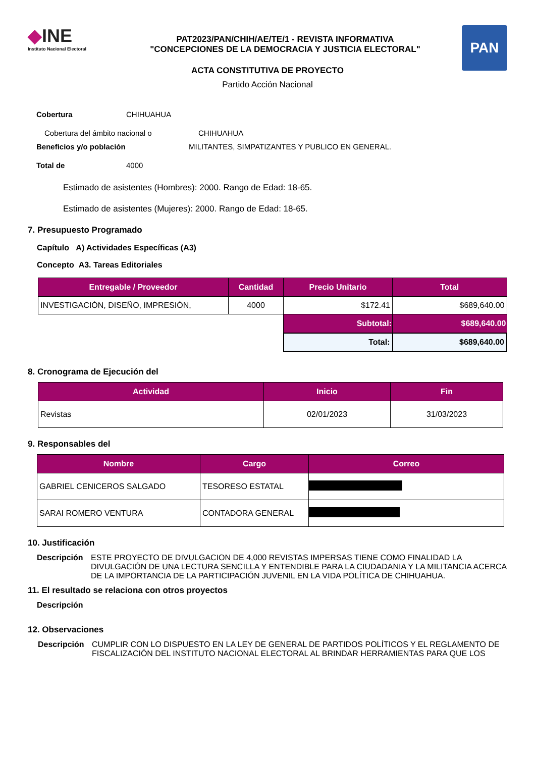◆INE
Instituto Nacional Electoral
PAT2023/PAN/CHIH/AE/TE/1 - REVISTA INFORMATIVA
"CONCEPCIONES DE LA DEMOCRACIA Y JUSTICIA ELECTORAL"
PAN
ACTA CONSTITUTIVA DE PROYECTO
Partido Acción Nacional
Cobertura CHIHUAHUA
Cobertura del ámbito nacional o CHIHUAHUA
Beneficios y/o población MILITANTES, SIMPATIZANTES Y PUBLICO EN GENERAL.
Total de 4000
Estimado de asistentes (Hombres): 2000. Rango de Edad: 18-65.
Estimado de asistentes (Mujeres): 2000. Rango de Edad: 18-65.
7. Presupuesto Programado
Capítulo A) Actividades Específicas (A3)
Concepto A3. Tareas Editoriales
| Entregable / Proveedor | Cantidad | Precio Unitario | Total |
| --- | --- | --- | --- |
| INVESTIGACIÓN, DISEÑO, IMPRESIÓN, | 4000 | $172.41 | $689,640.00 |
| | | Subtotal: | $689,640.00 |
| | | Total: | $689,640.00 |
8. Cronograma de Ejecución del
| Actividad | Inicio | Fin |
| --- | --- | --- |
| Revistas | 02/01/2023 | 31/03/2023 |
9. Responsables del
| Nombre | Cargo | Correo |
| --- | --- | --- |
| GABRIEL CENICEROS SALGADO | TESORESO ESTATAL | |
| SARAI ROMERO VENTURA | CONTADORA GENERAL | |
10. Justificación
Descripción ESTE PROYECTO DE DIVULGACION DE 4,000 REVISTAS IMPERSAS TIENE COMO FINALIDAD LA DIVULGACIÓN DE UNA LECTURA SENCILLA Y ENTENDIBLE PARA LA CIUDADANIA Y LA MILITANCIA ACERCA DE LA IMPORTANCIA DE LA PARTICIPACIÓN JUVENIL EN LA VIDA POLÍTICA DE CHIHUAHUA.
11. El resultado se relaciona con otros proyectos
Descripción
12. Observaciones
Descripción CUMPLIR CON LO DISPUESTO EN LA LEY DE GENERAL DE PARTIDOS POLÍTICOS Y EL REGLAMENTO DE FISCALIZACIÓN DEL INSTITUTO NACIONAL ELECTORAL AL BRINDAR HERRAMIENTAS PARA QUE LOS